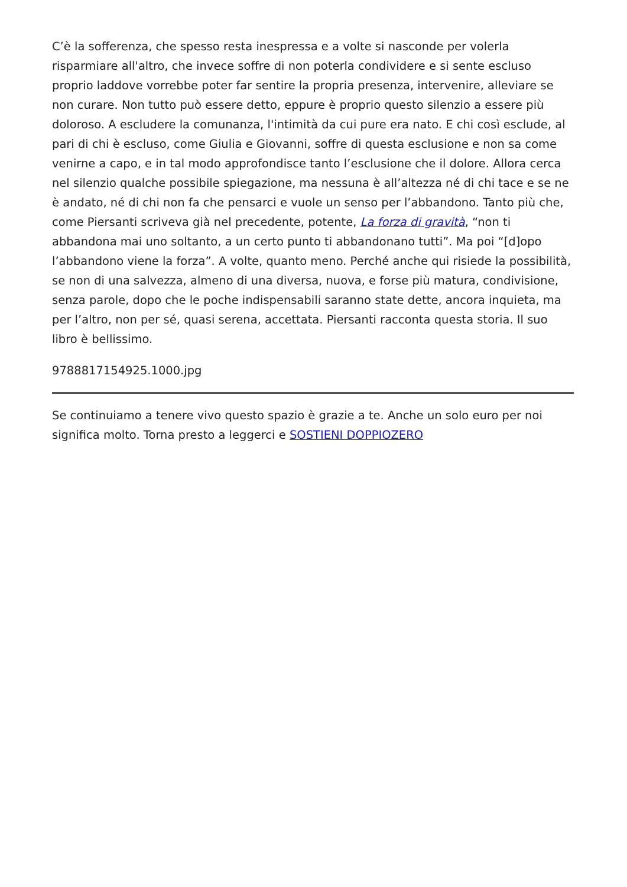C’è la sofferenza, che spesso resta inespressa e a volte si nasconde per volerla risparmiare all'altro, che invece soffre di non poterla condividere e si sente escluso proprio laddove vorrebbe poter far sentire la propria presenza, intervenire, alleviare se non curare. Non tutto può essere detto, eppure è proprio questo silenzio a essere più doloroso. A escludere la comunanza, l'intimità da cui pure era nato. E chi così esclude, al pari di chi è escluso, come Giulia e Giovanni, soffre di questa esclusione e non sa come venirne a capo, e in tal modo approfondisce tanto l’esclusione che il dolore. Allora cerca nel silenzio qualche possibile spiegazione, ma nessuna è all’altezza né di chi tace e se ne è andato, né di chi non fa che pensarci e vuole un senso per l’abbandono. Tanto più che, come Piersanti scriveva già nel precedente, potente, La forza di gravità, “non ti abbandona mai uno soltanto, a un certo punto ti abbandonano tutti”. Ma poi “[d]opo l’abbandono viene la forza”. A volte, quanto meno. Perché anche qui risiede la possibilità, se non di una salvezza, almeno di una diversa, nuova, e forse più matura, condivisione, senza parole, dopo che le poche indispensabili saranno state dette, ancora inquieta, ma per l’altro, non per sé, quasi serena, accettata. Piersanti racconta questa storia. Il suo libro è bellissimo.
9788817154925.1000.jpg
Se continuiamo a tenere vivo questo spazio è grazie a te. Anche un solo euro per noi significa molto. Torna presto a leggerci e SOSTIENI DOPPIOZERO